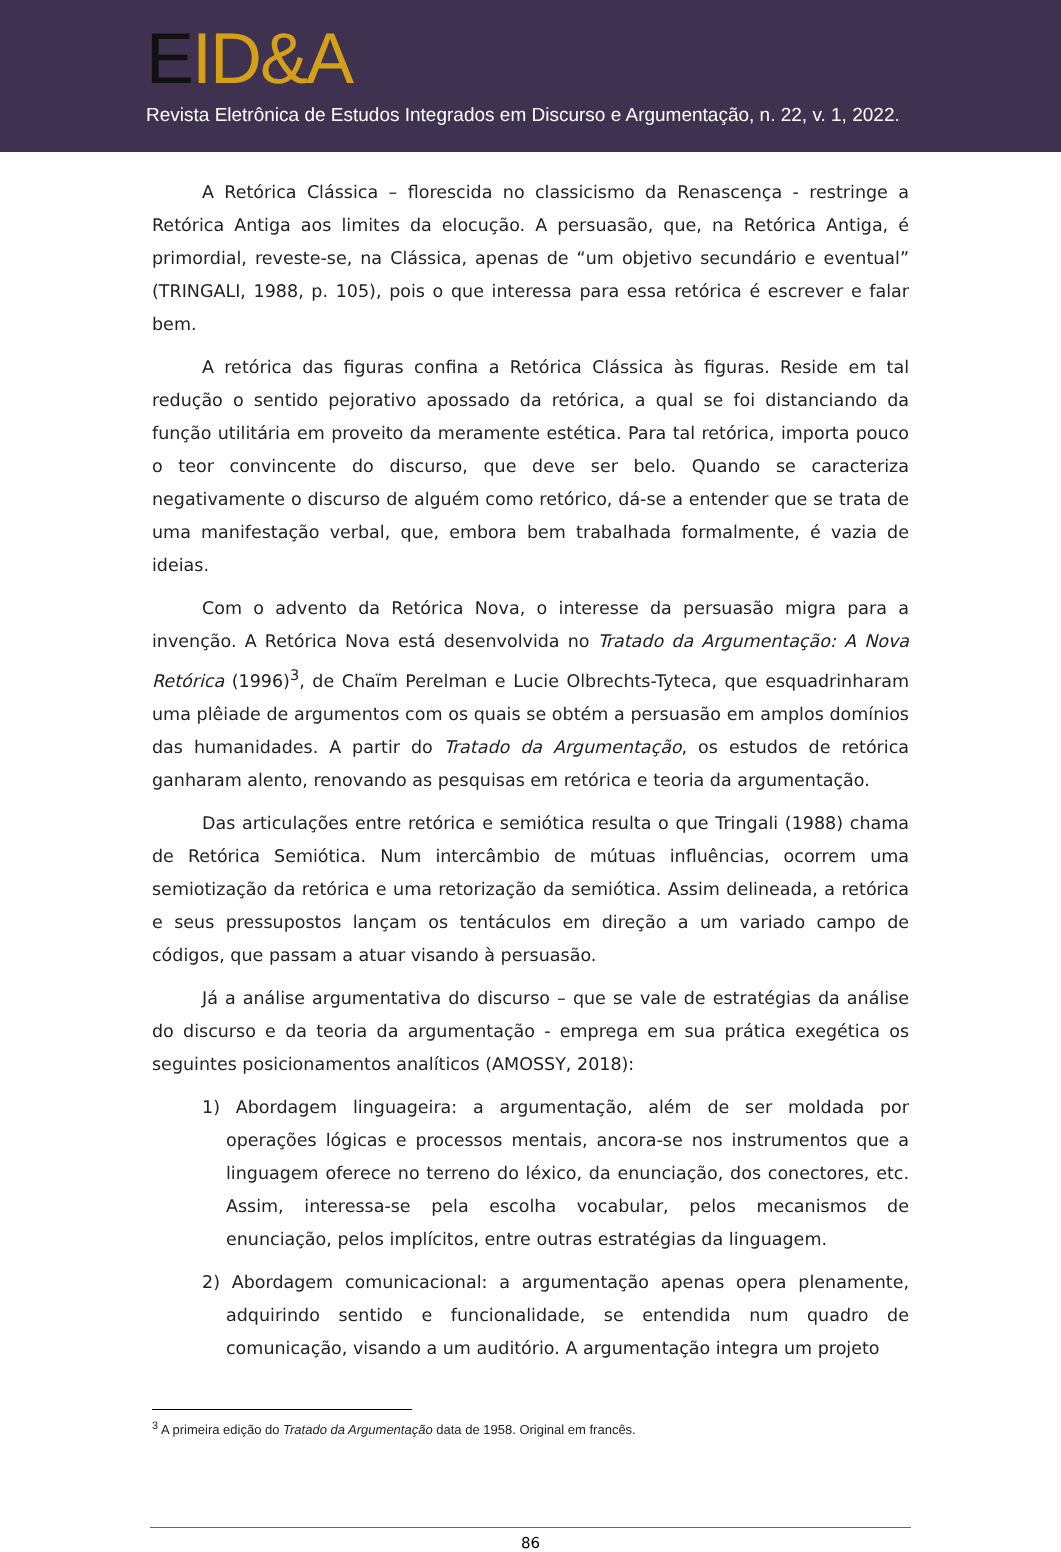EID&A
Revista Eletrônica de Estudos Integrados em Discurso e Argumentação, n. 22, v. 1, 2022.
A Retórica Clássica – florescida no classicismo da Renascença - restringe a Retórica Antiga aos limites da elocução. A persuasão, que, na Retórica Antiga, é primordial, reveste-se, na Clássica, apenas de “um objetivo secundário e eventual” (TRINGALI, 1988, p. 105), pois o que interessa para essa retórica é escrever e falar bem.
A retórica das figuras confina a Retórica Clássica às figuras. Reside em tal redução o sentido pejorativo apossado da retórica, a qual se foi distanciando da função utilitária em proveito da meramente estética. Para tal retórica, importa pouco o teor convincente do discurso, que deve ser belo. Quando se caracteriza negativamente o discurso de alguém como retórico, dá-se a entender que se trata de uma manifestação verbal, que, embora bem trabalhada formalmente, é vazia de ideias.
Com o advento da Retórica Nova, o interesse da persuasão migra para a invenção. A Retórica Nova está desenvolvida no Tratado da Argumentação: A Nova Retórica (1996)<sup>3</sup>, de Chaïm Perelman e Lucie Olbrechts-Tyteca, que esquadrinharam uma plêiade de argumentos com os quais se obtém a persuasão em amplos domínios das humanidades. A partir do Tratado da Argumentação, os estudos de retórica ganharam alento, renovando as pesquisas em retórica e teoria da argumentação.
Das articulações entre retórica e semiótica resulta o que Tringali (1988) chama de Retórica Semiótica. Num intercâmbio de mútuas influências, ocorrem uma semiotização da retórica e uma retorização da semiótica. Assim delineada, a retórica e seus pressupostos lançam os tentáculos em direção a um variado campo de códigos, que passam a atuar visando à persuasão.
Já a análise argumentativa do discurso – que se vale de estratégias da análise do discurso e da teoria da argumentação - emprega em sua prática exegética os seguintes posicionamentos analíticos (AMOSSY, 2018):
1) Abordagem linguageira: a argumentação, além de ser moldada por operações lógicas e processos mentais, ancora-se nos instrumentos que a linguagem oferece no terreno do léxico, da enunciação, dos conectores, etc. Assim, interessa-se pela escolha vocabular, pelos mecanismos de enunciação, pelos implícitos, entre outras estratégias da linguagem.
2) Abordagem comunicacional: a argumentação apenas opera plenamente, adquirindo sentido e funcionalidade, se entendida num quadro de comunicação, visando a um auditório. A argumentação integra um projeto
<sup>3</sup> A primeira edição do Tratado da Argumentação data de 1958. Original em francês.
86